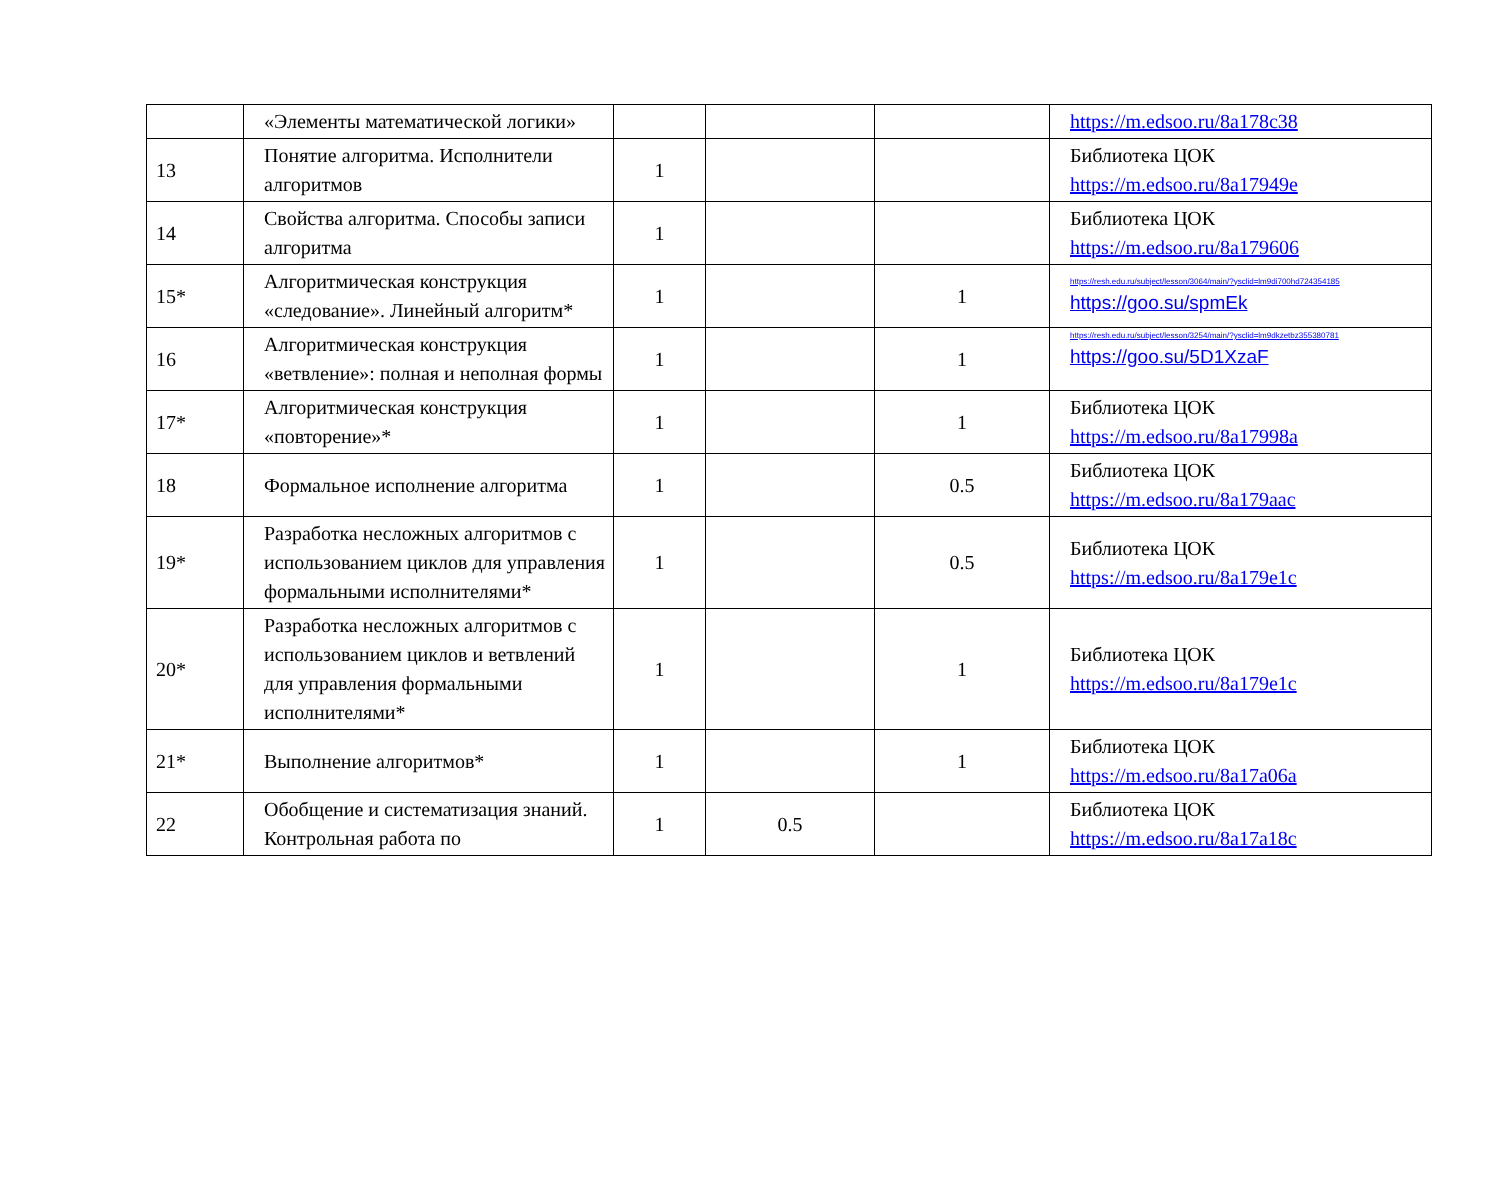| | «Элементы математической логики» | | | | https://m.edsoo.ru/8a178c38 |
| 13 | Понятие алгоритма. Исполнители алгоритмов | 1 | | | Библиотека ЦОК https://m.edsoo.ru/8a17949e |
| 14 | Свойства алгоритма. Способы записи алгоритма | 1 | | | Библиотека ЦОК https://m.edsoo.ru/8a179606 |
| 15* | Алгоритмическая конструкция «следование». Линейный алгоритм* | 1 | | 1 | https://resh.edu.ru/subject/lesson/3064/main/?ysclid=lm9di700hd724354185 https://goo.su/spmEk |
| 16 | Алгоритмическая конструкция «ветвление»: полная и неполная формы | 1 | | 1 | https://resh.edu.ru/subject/lesson/3254/main/?ysclid=lm9dkzetbz355380781 https://goo.su/5D1XzaF |
| 17* | Алгоритмическая конструкция «повторение»* | 1 | | 1 | Библиотека ЦОК https://m.edsoo.ru/8a17998a |
| 18 | Формальное исполнение алгоритма | 1 | | 0.5 | Библиотека ЦОК https://m.edsoo.ru/8a179aac |
| 19* | Разработка несложных алгоритмов с использованием циклов для управления формальными исполнителями* | 1 | | 0.5 | Библиотека ЦОК https://m.edsoo.ru/8a179e1c |
| 20* | Разработка несложных алгоритмов с использованием циклов и ветвлений для управления формальными исполнителями* | 1 | | 1 | Библиотека ЦОК https://m.edsoo.ru/8a179e1c |
| 21* | Выполнение алгоритмов* | 1 | | 1 | Библиотека ЦОК https://m.edsoo.ru/8a17a06a |
| 22 | Обобщение и систематизация знаний. Контрольная работа по | 1 | 0.5 | | Библиотека ЦОК https://m.edsoo.ru/8a17a18c |